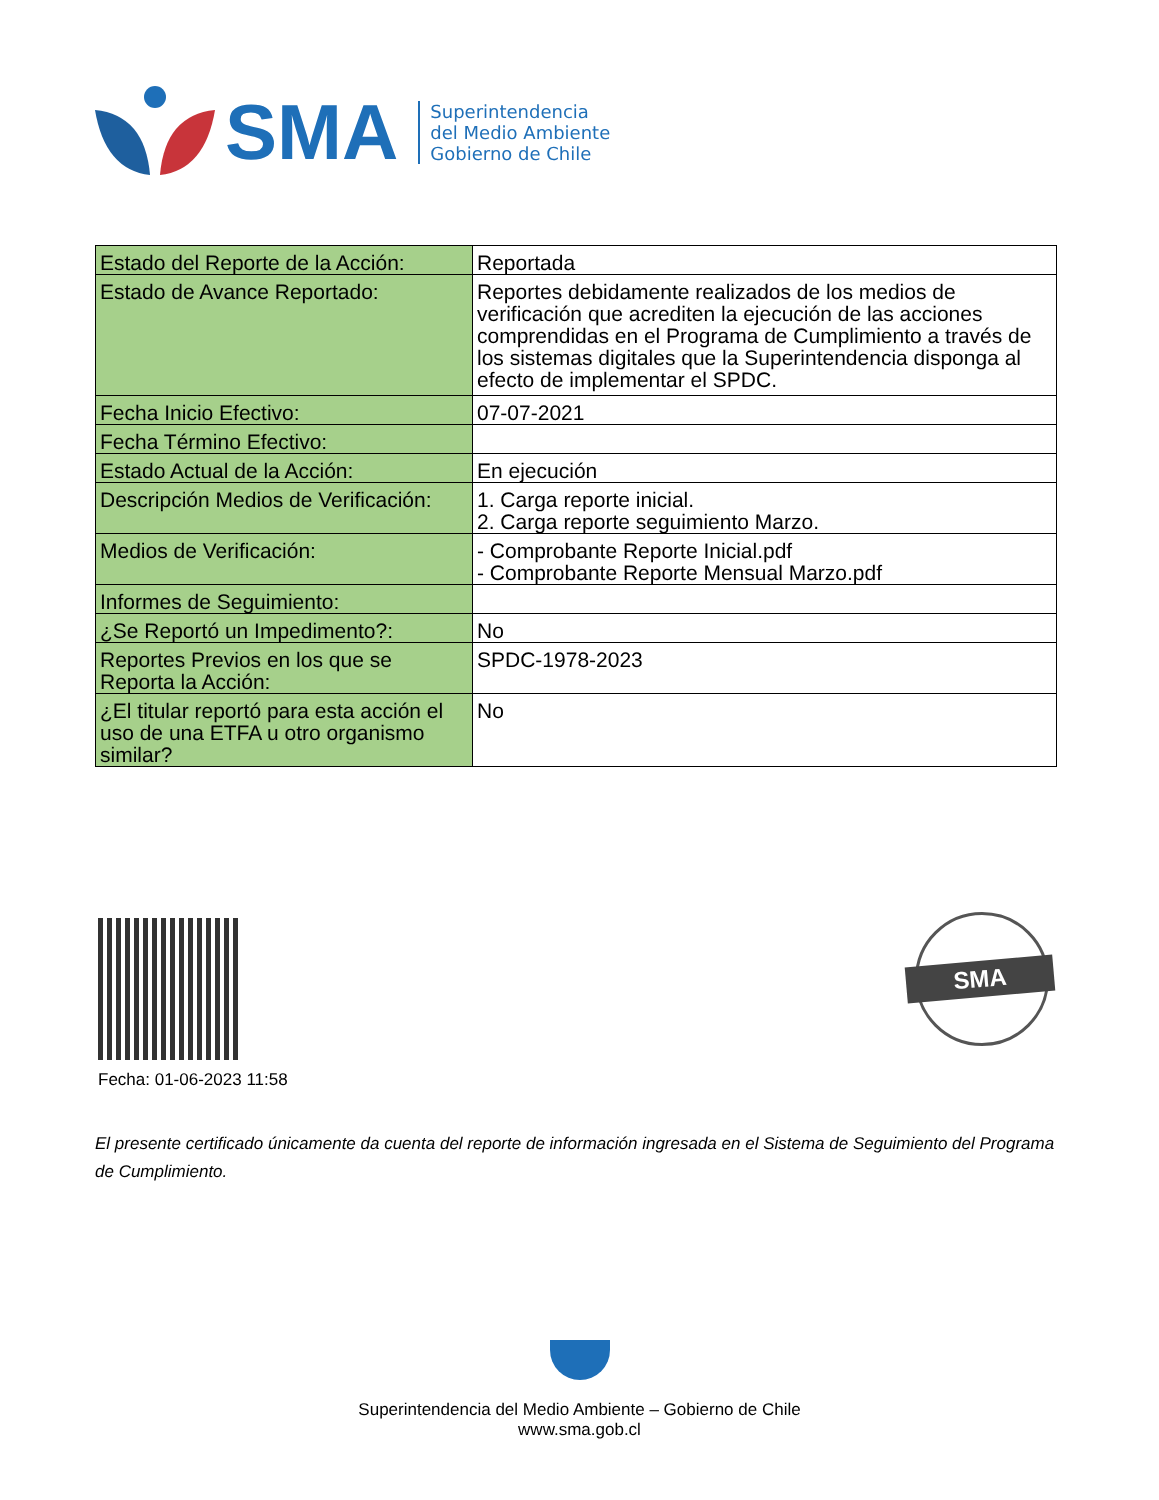SMA
Superintendencia
del Medio Ambiente
Gobierno de Chile
| Estado del Reporte de la Acción: | Reportada |
| Estado de Avance Reportado: | Reportes debidamente realizados de los medios de verificación que acrediten la ejecución de las acciones comprendidas en el Programa de Cumplimiento a través de los sistemas digitales que la Superintendencia disponga al efecto de implementar el SPDC. |
| Fecha Inicio Efectivo: | 07-07-2021 |
| Fecha Término Efectivo: | |
| Estado Actual de la Acción: | En ejecución |
| Descripción Medios de Verificación: | 1. Carga reporte inicial. 2. Carga reporte seguimiento Marzo. |
| Medios de Verificación: | - Comprobante Reporte Inicial.pdf - Comprobante Reporte Mensual Marzo.pdf |
| Informes de Seguimiento: | |
| ¿Se Reportó un Impedimento?: | No |
| Reportes Previos en los que se Reporta la Acción: | SPDC-1978-2023 |
| ¿El titular reportó para esta acción el uso de una ETFA u otro organismo similar? | No |
Fecha: 01-06-2023 11:58
SMA
El presente certificado únicamente da cuenta del reporte de información ingresada en el Sistema de Seguimiento del Programa de Cumplimiento.
Superintendencia del Medio Ambiente – Gobierno de Chile
www.sma.gob.cl